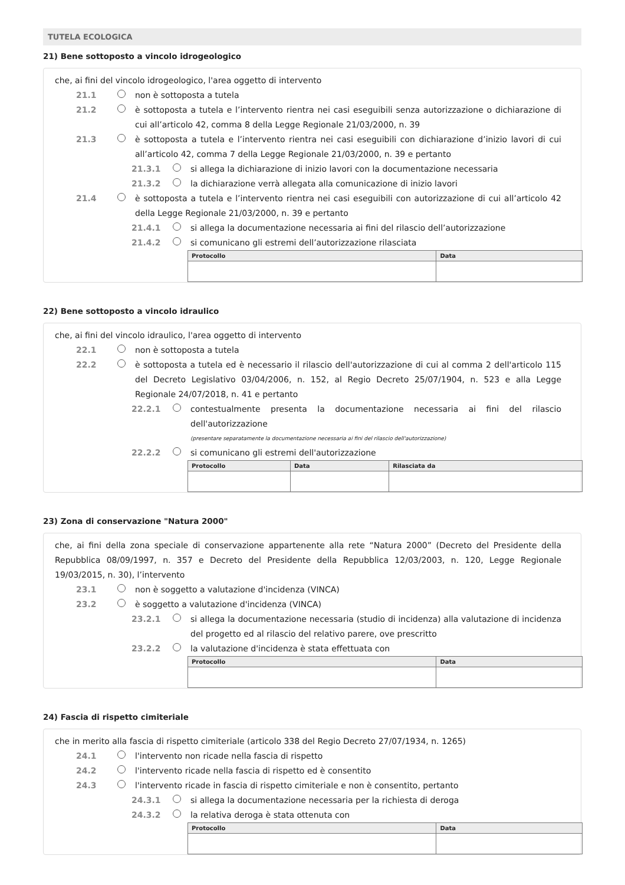TUTELA ECOLOGICA
21) Bene sottoposto a vincolo idrogeologico
che, ai fini del vincolo idrogeologico, l'area oggetto di intervento
21.1 non è sottoposta a tutela
21.2 è sottoposta a tutela e l’intervento rientra nei casi eseguibili senza autorizzazione o dichiarazione di cui all’articolo 42, comma 8 della Legge Regionale 21/03/2000, n. 39
21.3 è sottoposta a tutela e l’intervento rientra nei casi eseguibili con dichiarazione d’inizio lavori di cui all’articolo 42, comma 7 della Legge Regionale 21/03/2000, n. 39 e pertanto
21.3.1 si allega la dichiarazione di inizio lavori con la documentazione necessaria
21.3.2 la dichiarazione verrà allegata alla comunicazione di inizio lavori
21.4 è sottoposta a tutela e l’intervento rientra nei casi eseguibili con autorizzazione di cui all’articolo 42 della Legge Regionale 21/03/2000, n. 39 e pertanto
21.4.1 si allega la documentazione necessaria ai fini del rilascio dell’autorizzazione
21.4.2 si comunicano gli estremi dell’autorizzazione rilasciata
| Protocollo | Data |
| --- | --- |
22) Bene sottoposto a vincolo idraulico
che, ai fini del vincolo idraulico, l'area oggetto di intervento
22.1 non è sottoposta a tutela
22.2 è sottoposta a tutela ed è necessario il rilascio dell'autorizzazione di cui al comma 2 dell'articolo 115 del Decreto Legislativo 03/04/2006, n. 152, al Regio Decreto 25/07/1904, n. 523 e alla Legge Regionale 24/07/2018, n. 41 e pertanto
22.2.1 contestualmente presenta la documentazione necessaria ai fini del rilascio dell'autorizzazione
(presentare separatamente la documentazione necessaria ai fini del rilascio dell'autorizzazione)
22.2.2 si comunicano gli estremi dell'autorizzazione
| Protocollo | Data | Rilasciata da |
| --- | --- | --- |
23) Zona di conservazione "Natura 2000"
che, ai fini della zona speciale di conservazione appartenente alla rete “Natura 2000” (Decreto del Presidente della Repubblica 08/09/1997, n. 357 e Decreto del Presidente della Repubblica 12/03/2003, n. 120, Legge Regionale 19/03/2015, n. 30), l’intervento
23.1 non è soggetto a valutazione d'incidenza (VINCA)
23.2 è soggetto a valutazione d'incidenza (VINCA)
23.2.1 si allega la documentazione necessaria (studio di incidenza) alla valutazione di incidenza del progetto ed al rilascio del relativo parere, ove prescritto
23.2.2 la valutazione d'incidenza è stata effettuata con
| Protocollo | Data |
| --- | --- |
24) Fascia di rispetto cimiteriale
che in merito alla fascia di rispetto cimiteriale (articolo 338 del Regio Decreto 27/07/1934, n. 1265)
24.1 l'intervento non ricade nella fascia di rispetto
24.2 l'intervento ricade nella fascia di rispetto ed è consentito
24.3 l'intervento ricade in fascia di rispetto cimiteriale e non è consentito, pertanto
24.3.1 si allega la documentazione necessaria per la richiesta di deroga
24.3.2 la relativa deroga è stata ottenuta con
| Protocollo | Data |
| --- | --- |